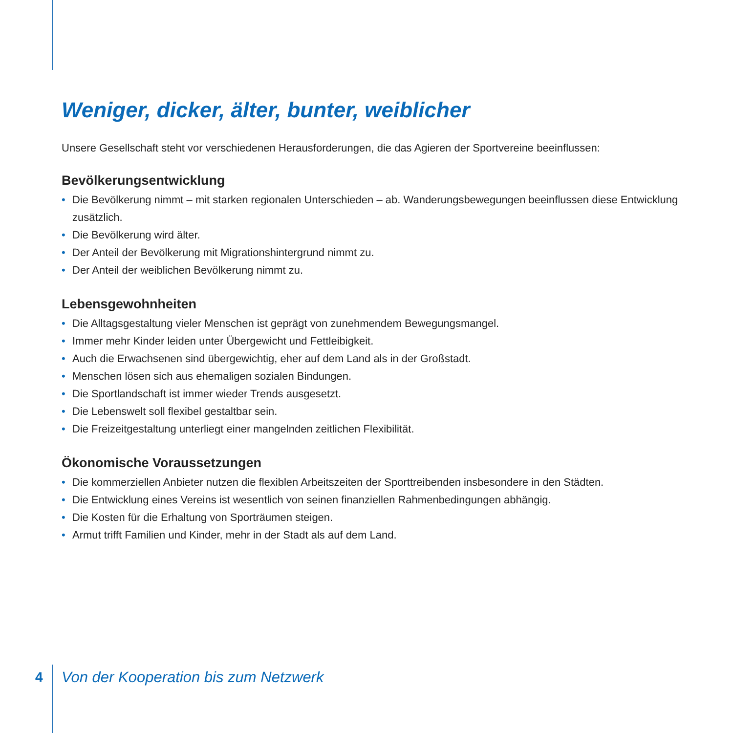Weniger, dicker, älter, bunter, weiblicher
Unsere Gesellschaft steht vor verschiedenen Herausforderungen, die das Agieren der Sportvereine beeinflussen:
Bevölkerungsentwicklung
• Die Bevölkerung nimmt – mit starken regionalen Unterschieden – ab. Wanderungsbewegungen beeinflussen diese Entwicklung zusätzlich.
• Die Bevölkerung wird älter.
• Der Anteil der Bevölkerung mit Migrationshintergrund nimmt zu.
• Der Anteil der weiblichen Bevölkerung nimmt zu.
Lebensgewohnheiten
• Die Alltagsgestaltung vieler Menschen ist geprägt von zunehmendem Bewegungsmangel.
• Immer mehr Kinder leiden unter Übergewicht und Fettleibigkeit.
• Auch die Erwachsenen sind übergewichtig, eher auf dem Land als in der Großstadt.
• Menschen lösen sich aus ehemaligen sozialen Bindungen.
• Die Sportlandschaft ist immer wieder Trends ausgesetzt.
• Die Lebenswelt soll flexibel gestaltbar sein.
• Die Freizeitgestaltung unterliegt einer mangelnden zeitlichen Flexibilität.
Ökonomische Voraussetzungen
• Die kommerziellen Anbieter nutzen die flexiblen Arbeitszeiten der Sporttreibenden insbesondere in den Städten.
• Die Entwicklung eines Vereins ist wesentlich von seinen finanziellen Rahmenbedingungen abhängig.
• Die Kosten für die Erhaltung von Sporträumen steigen.
• Armut trifft Familien und Kinder, mehr in der Stadt als auf dem Land.
4
Von der Kooperation bis zum Netzwerk